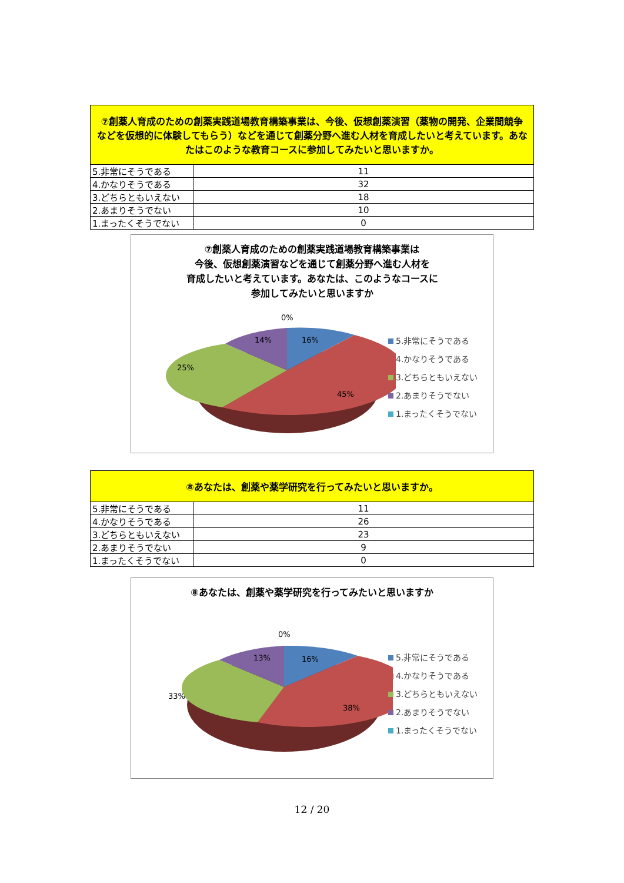| ⑦創薬人育成のための創薬実践道場教育構築事業は、今後、仮想創薬演習（薬物の開発、企業間競争などを仮想的に体験してもらう）などを通じて創薬分野へ進む人材を育成したいと考えています。あなたはこのような教育コースに参加してみたいと思いますか。 | |
| --- | --- |
| 5.非常にそうである | 11 |
| 4.かなりそうである | 32 |
| 3.どちらともいえない | 18 |
| 2.あまりそうでない | 10 |
| 1.まったくそうでない | 0 |
⑦創薬人育成のための創薬実践道場教育構築事業は
今後、仮想創薬演習などを通じて創薬分野へ進む人材を
育成したいと考えています。あなたは、このようなコースに
参加してみたいと思いますか
0%
16%
14%
25%
45%
5.非常にそうである
4.かなりそうである
3.どちらともいえない
2.あまりそうでない
1.まったくそうでない
| ⑧あなたは、創薬や薬学研究を行ってみたいと思いますか。 | |
| --- | --- |
| 5.非常にそうである | 11 |
| 4.かなりそうである | 26 |
| 3.どちらともいえない | 23 |
| 2.あまりそうでない | 9 |
| 1.まったくそうでない | 0 |
⑧あなたは、創薬や薬学研究を行ってみたいと思いますか
0%
16%
13%
33%
38%
5.非常にそうである
4.かなりそうである
3.どちらともいえない
2.あまりそうでない
1.まったくそうでない
12 / 20